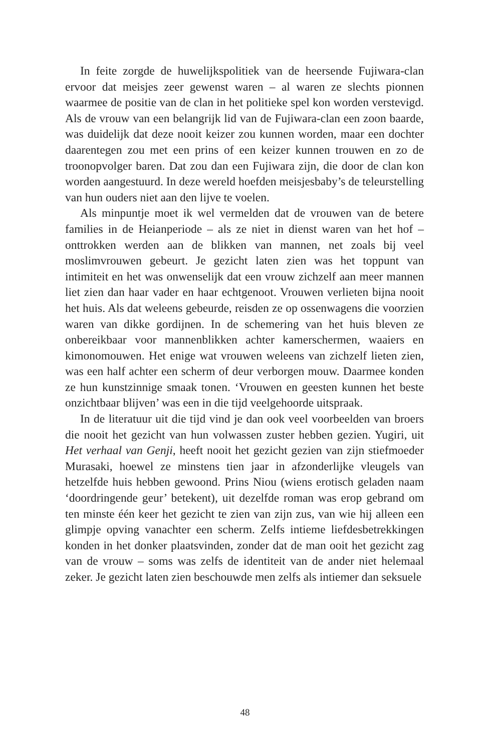In feite zorgde de huwelijkspolitiek van de heersende Fujiwara-clan ervoor dat meisjes zeer gewenst waren – al waren ze slechts pionnen waarmee de positie van de clan in het politieke spel kon worden verstevigd. Als de vrouw van een belangrijk lid van de Fujiwara-clan een zoon baarde, was duidelijk dat deze nooit keizer zou kunnen worden, maar een dochter daarentegen zou met een prins of een keizer kunnen trouwen en zo de troonopvolger baren. Dat zou dan een Fujiwara zijn, die door de clan kon worden aangestuurd. In deze wereld hoefden meisjesbaby’s de teleurstelling van hun ouders niet aan den lijve te voelen.
Als minpuntje moet ik wel vermelden dat de vrouwen van de betere families in de Heianperiode – als ze niet in dienst waren van het hof – onttrokken werden aan de blikken van mannen, net zoals bij veel moslimvrouwen gebeurt. Je gezicht laten zien was het toppunt van intimiteit en het was onwenselijk dat een vrouw zichzelf aan meer mannen liet zien dan haar vader en haar echtgenoot. Vrouwen verlieten bijna nooit het huis. Als dat weleens gebeurde, reisden ze op ossenwagens die voorzien waren van dikke gordijnen. In de schemering van het huis bleven ze onbereikbaar voor mannenblikken achter kamerschermen, waaiers en kimonomouwen. Het enige wat vrouwen weleens van zichzelf lieten zien, was een half achter een scherm of deur verborgen mouw. Daarmee konden ze hun kunstzinnige smaak tonen. ‘Vrouwen en geesten kunnen het beste onzichtbaar blijven’ was een in die tijd veelgehoorde uitspraak.
In de literatuur uit die tijd vind je dan ook veel voorbeelden van broers die nooit het gezicht van hun volwassen zuster hebben gezien. Yugiri, uit Het verhaal van Genji, heeft nooit het gezicht gezien van zijn stiefmoeder Murasaki, hoewel ze minstens tien jaar in afzonderlijke vleugels van hetzelfde huis hebben gewoond. Prins Niou (wiens erotisch geladen naam ‘doordringende geur’ betekent), uit dezelfde roman was erop gebrand om ten minste één keer het gezicht te zien van zijn zus, van wie hij alleen een glimpje opving vanachter een scherm. Zelfs intieme liefdesbetrekkingen konden in het donker plaatsvinden, zonder dat de man ooit het gezicht zag van de vrouw – soms was zelfs de identiteit van de ander niet helemaal zeker. Je gezicht laten zien beschouwde men zelfs als intiemer dan seksuele
48